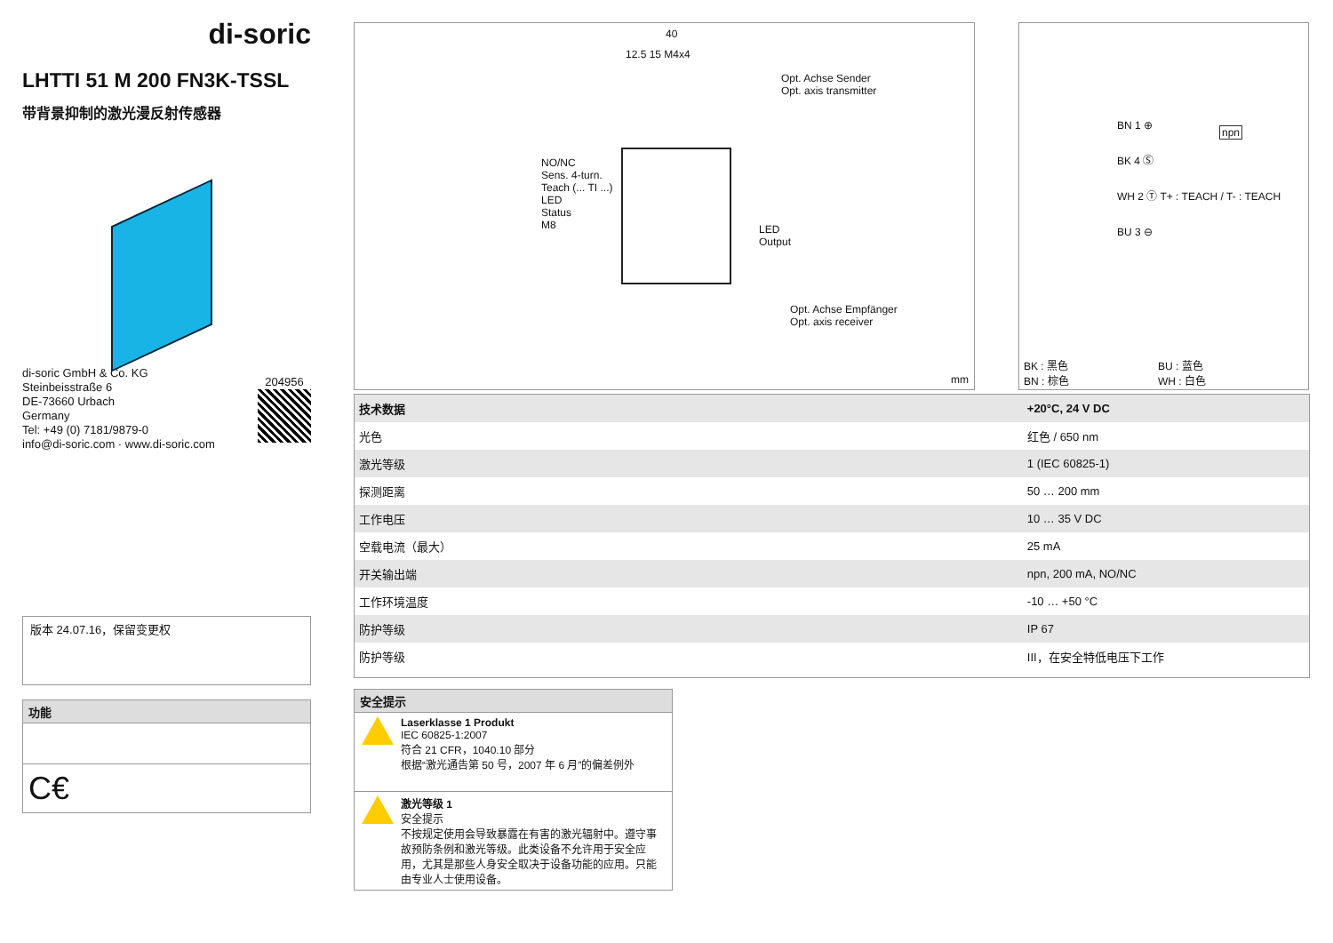di-soric
LHTTI 51 M 200 FN3K-TSSL
带背景抑制的激光漫反射传感器
di-soric GmbH & Co. KG
Steinbeisstraße 6
DE-73660 Urbach
Germany
Tel: +49 (0) 7181/9879-0
info@di-soric.com · www.di-soric.com
204956
版本 24.07.16，保留变更权
功能
C€
40
12.5 15 M4x4
Opt. Achse Sender
Opt. axis transmitter
NO/NC
Sens. 4-turn.
Teach (... TI ...)
LED
Status
M8
LED
Output
Opt. Achse Empfänger
Opt. axis receiver
mm
BN 1 ⊕
BK 4 Ⓢ
WH 2 Ⓣ T+ : TEACH / T- : TEACH
BU 3 ⊖
npn
BK : 黑色
BN : 棕色
BU : 蓝色
WH : 白色
| 技术数据 | +20°C, 24 V DC |
| --- | --- |
| 光色 | 红色 / 650 nm |
| 激光等级 | 1 (IEC 60825-1) |
| 探测距离 | 50 … 200 mm |
| 工作电压 | 10 … 35 V DC |
| 空载电流（最大） | 25 mA |
| 开关输出端 | npn, 200 mA, NO/NC |
| 工作环境温度 | -10 … +50 °C |
| 防护等级 | IP 67 |
| 防护等级 | III，在安全特低电压下工作 |
安全提示
Laserklasse 1 Produkt
IEC 60825-1:2007
符合 21 CFR，1040.10 部分
根据“激光通告第 50 号，2007 年 6 月”的偏差例外
激光等级 1
安全提示
不按规定使用会导致暴露在有害的激光辐射中。遵守事故预防条例和激光等级。此类设备不允许用于安全应用，尤其是那些人身安全取决于设备功能的应用。只能由专业人士使用设备。